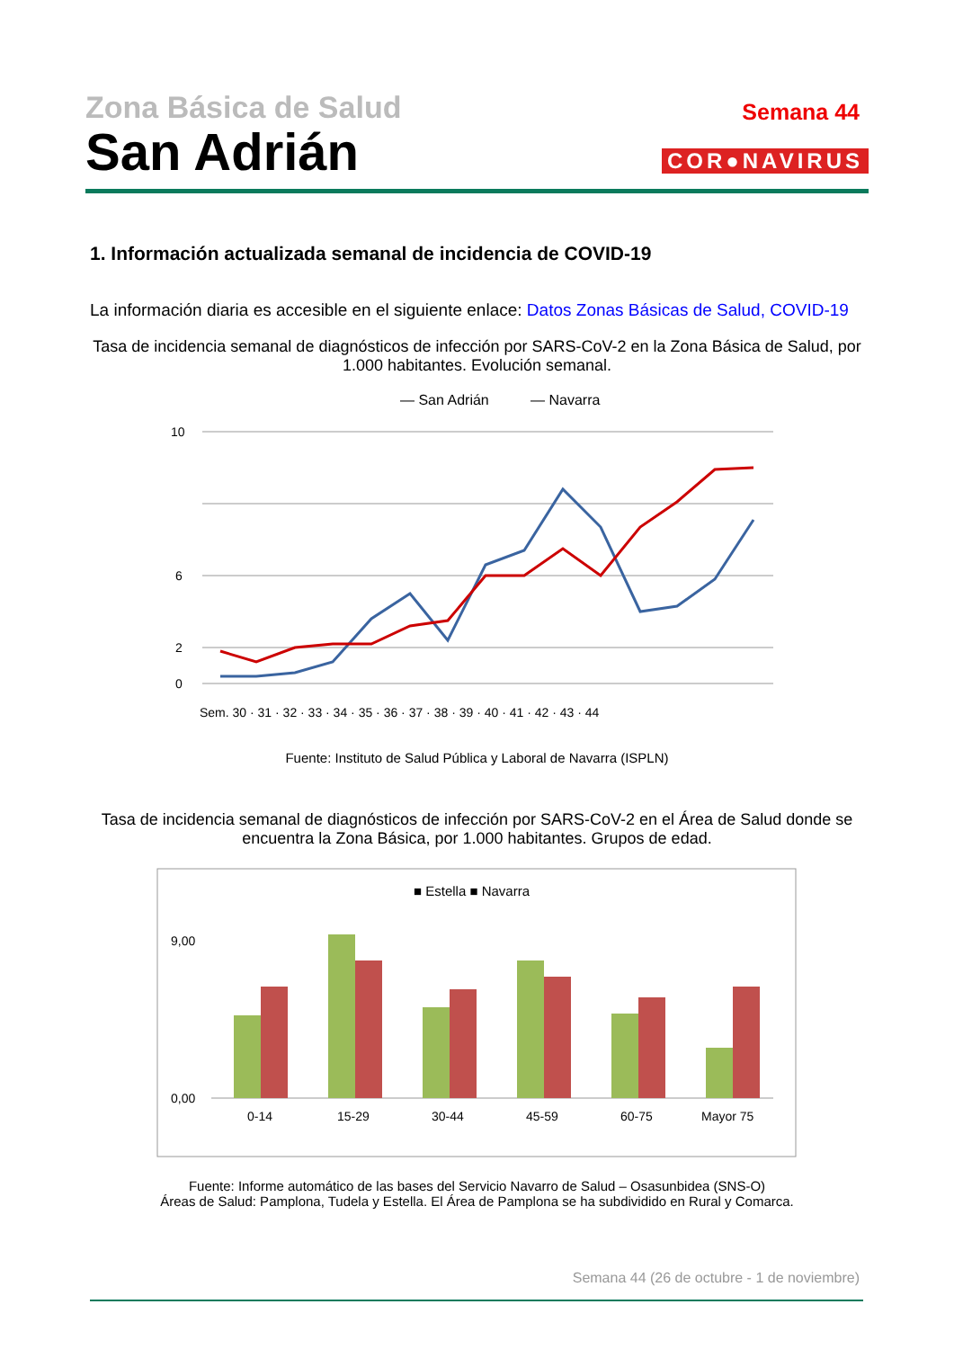Zona Básica de Salud
San Adrián
Semana 44
COR●NAVIRUS
1. Información actualizada semanal de incidencia de COVID-19
La información diaria es accesible en el siguiente enlace: Datos Zonas Básicas de Salud, COVID-19
Tasa de incidencia semanal de diagnósticos de infección por SARS-CoV-2 en la Zona Básica de Salud, por 1.000 habitantes. Evolución semanal.
— San Adrián
— Navarra
10
6
2
0
Sem. 30 · 31 · 32 · 33 · 34 · 35 · 36 · 37 · 38 · 39 · 40 · 41 · 42 · 43 · 44
Fuente: Instituto de Salud Pública y Laboral de Navarra (ISPLN)
Tasa de incidencia semanal de diagnósticos de infección por SARS-CoV-2 en el Área de Salud donde se encuentra la Zona Básica, por 1.000 habitantes. Grupos de edad.
■ Estella ■ Navarra
9,00
0,00
0-14
15-29
30-44
45-59
60-75
Mayor 75
Fuente: Informe automático de las bases del Servicio Navarro de Salud – Osasunbidea (SNS-O)
Áreas de Salud: Pamplona, Tudela y Estella. El Área de Pamplona se ha subdividido en Rural y Comarca.
Semana 44 (26 de octubre - 1 de noviembre)